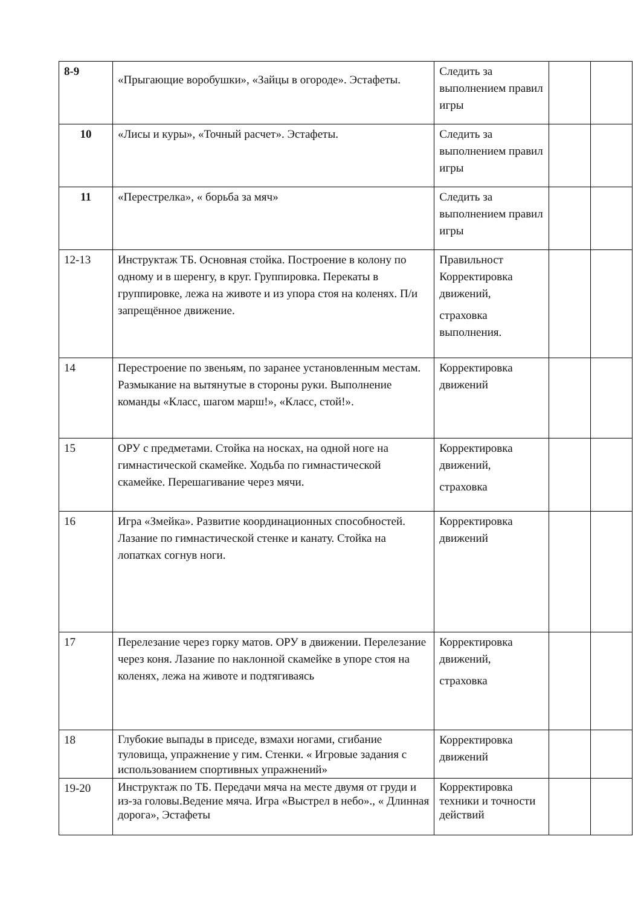| 8-9 | «Прыгающие воробушки», «Зайцы в огороде». Эстафеты. | Следить за выполнением правил игры | | |
| 10 | «Лисы и куры», «Точный расчет». Эстафеты. | Следить за выполнением правил игры | | |
| 11 | «Перестрелка», « борьба за мяч» | Следить за выполнением правил игры | | |
| 12-13 | Инструктаж ТБ. Основная стойка. Построение в колону по одному и в шеренгу, в круг. Группировка. Перекаты в группировке, лежа на животе и из упора стоя на коленях. П/и запрещённое движение. | Правильност Корректировка движений, страховка выполнения. | | |
| 14 | Перестроение по звеньям, по заранее установленным местам. Размыкание на вытянутые в стороны руки. Выполнение команды «Класс, шагом марш!», «Класс, стой!». | Корректировка движений | | |
| 15 | ОРУ с предметами. Стойка на носках, на одной ноге на гимнастической скамейке. Ходьба по гимнастической скамейке. Перешагивание через мячи. | Корректировка движений, страховка | | |
| 16 | Игра «Змейка». Развитие координационных способностей. Лазание по гимнастической стенке и канату. Стойка на лопатках согнув ноги. | Корректировка движений | | |
| 17 | Перелезание через горку матов. ОРУ в движении. Перелезание через коня. Лазание по наклонной скамейке в упоре стоя на коленях, лежа на животе и подтягиваясь | Корректировка движений, страховка | | |
| 18 | Глубокие выпады в приседе, взмахи ногами, сгибание туловища, упражнение у гим. Стенки. « Игровые задания с использованием спортивных упражнений» | Корректировка движений | | |
| 19-20 | Инструктаж по ТБ. Передачи мяча на месте двумя от груди и из-за головы.Ведение мяча. Игра «Выстрел в небо»., « Длинная дорога», Эстафеты | Корректировка техники и точности действий | | |